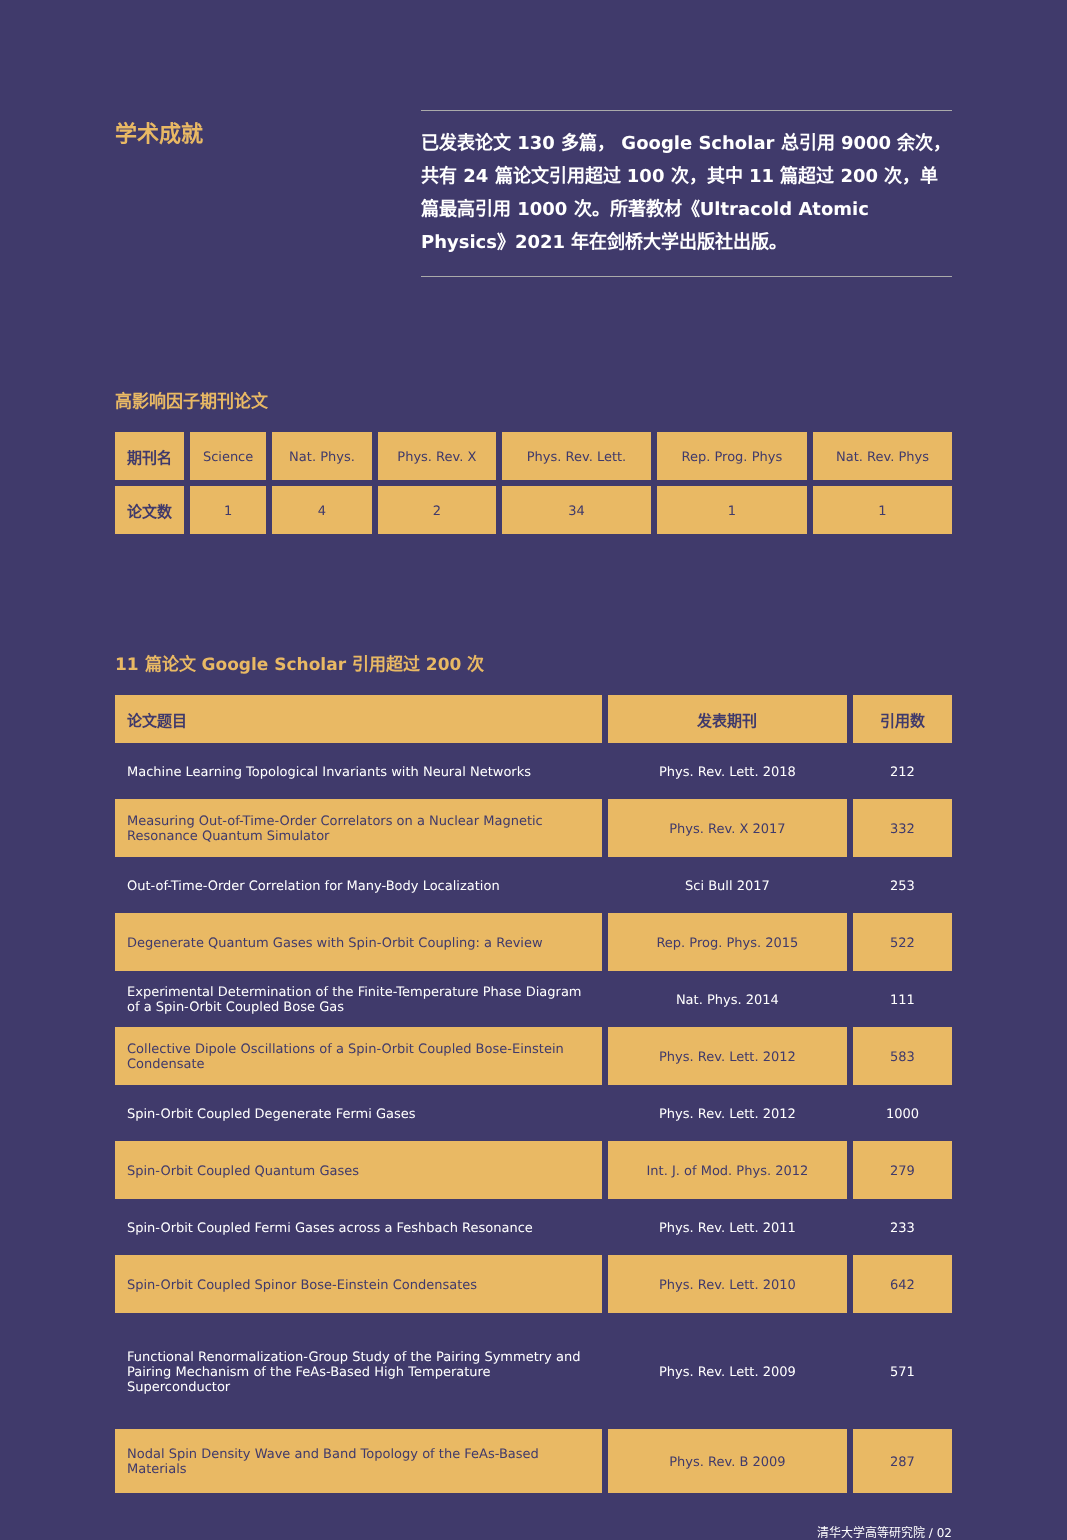学术成就
已发表论文 130 多篇， Google Scholar 总引用 9000 余次，共有 24 篇论文引用超过 100 次，其中 11 篇超过 200 次，单篇最高引用 1000 次。所著教材《Ultracold Atomic Physics》2021 年在剑桥大学出版社出版。
高影响因子期刊论文
| 期刊名 | Science | Nat. Phys. | Phys. Rev. X | Phys. Rev. Lett. | Rep. Prog. Phys | Nat. Rev. Phys |
| 论文数 | 1 | 4 | 2 | 34 | 1 | 1 |
11 篇论文 Google Scholar 引用超过 200 次
| 论文题目 | 发表期刊 | 引用数 |
| --- | --- | --- |
| Machine Learning Topological Invariants with Neural Networks | Phys. Rev. Lett. 2018 | 212 |
| Measuring Out-of-Time-Order Correlators on a Nuclear Magnetic Resonance Quantum Simulator | Phys. Rev. X 2017 | 332 |
| Out-of-Time-Order Correlation for Many-Body Localization | Sci Bull 2017 | 253 |
| Degenerate Quantum Gases with Spin-Orbit Coupling: a Review | Rep. Prog. Phys. 2015 | 522 |
| Experimental Determination of the Finite-Temperature Phase Diagram of a Spin-Orbit Coupled Bose Gas | Nat. Phys. 2014 | 111 |
| Collective Dipole Oscillations of a Spin-Orbit Coupled Bose-Einstein Condensate | Phys. Rev. Lett. 2012 | 583 |
| Spin-Orbit Coupled Degenerate Fermi Gases | Phys. Rev. Lett. 2012 | 1000 |
| Spin-Orbit Coupled Quantum Gases | Int. J. of Mod. Phys. 2012 | 279 |
| Spin-Orbit Coupled Fermi Gases across a Feshbach Resonance | Phys. Rev. Lett. 2011 | 233 |
| Spin-Orbit Coupled Spinor Bose-Einstein Condensates | Phys. Rev. Lett. 2010 | 642 |
| Functional Renormalization-Group Study of the Pairing Symmetry and Pairing Mechanism of the FeAs-Based High Temperature Superconductor | Phys. Rev. Lett. 2009 | 571 |
| Nodal Spin Density Wave and Band Topology of the FeAs-Based Materials | Phys. Rev. B 2009 | 287 |
清华大学高等研究院 / 02